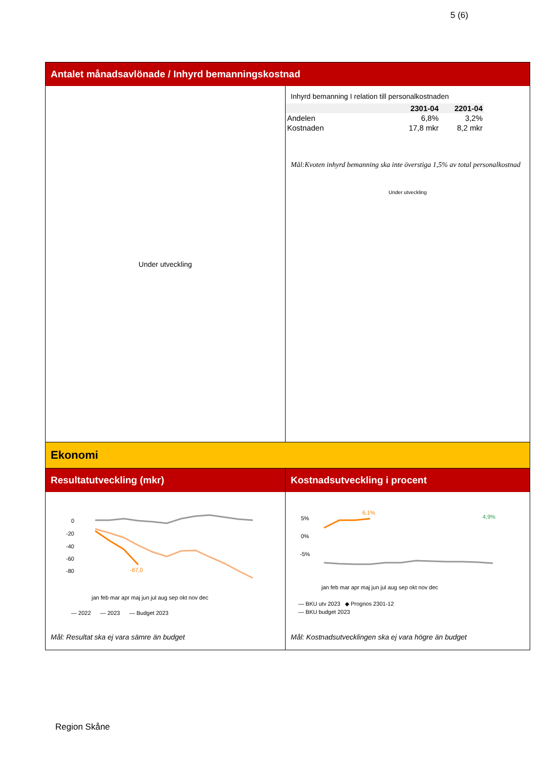5 (6)
Antalet månadsavlönade / Inhyrd bemanningskostnad
Under utveckling
Inhyrd bemanning I relation till personalkostnaden
| | 2301-04 | 2201-04 |
| --- | --- | --- |
| Andelen | 6,8% | 3,2% |
| Kostnaden | 17,8 mkr | 8,2 mkr |
Mål:Kvoten inhyrd bemanning ska inte överstiga 1,5% av total personalkostnad
Under utveckling
Ekonomi
Resultatutveckling (mkr)
0
-20
-40
-60
-80
-67,0
jan feb mar apr maj jun jul aug sep okt nov dec
— 2022 — 2023 — Budget 2023
Mål: Resultat ska ej vara sämre än budget
Kostnadsutveckling i procent
5%
0%
-5%
6,1%
4,9%
jan feb mar apr maj jun jul aug sep okt nov dec
— BKU utv 2023 ◆ Prognos 2301-12
— BKU budget 2023
Mål: Kostnadsutvecklingen ska ej vara högre än budget
Region Skåne